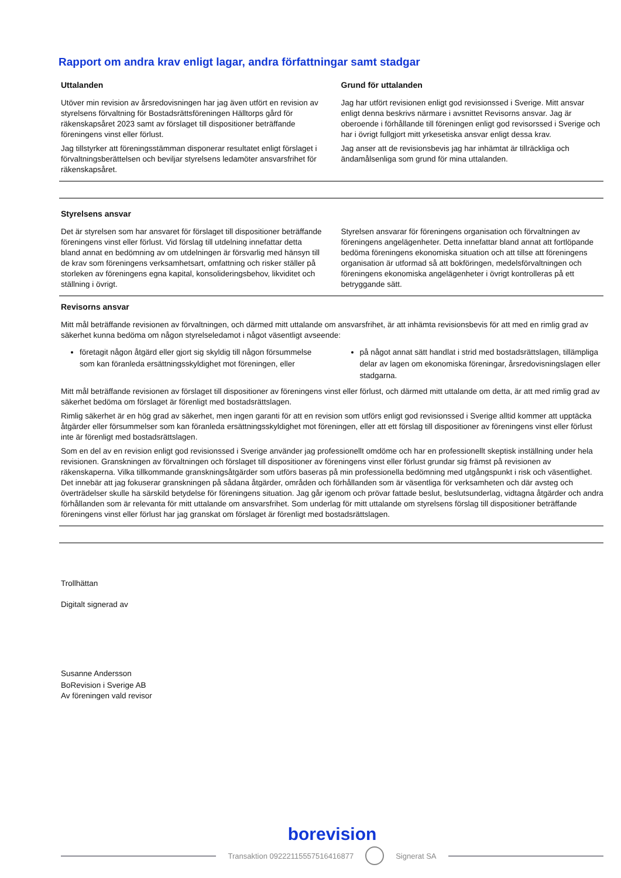Rapport om andra krav enligt lagar, andra författningar samt stadgar
Uttalanden
Utöver min revision av årsredovisningen har jag även utfört en revision av styrelsens förvaltning för Bostadsrättsföreningen Hälltorps gård för räkenskapsåret 2023 samt av förslaget till dispositioner beträffande föreningens vinst eller förlust.
Jag tillstyrker att föreningsstämman disponerar resultatet enligt förslaget i förvaltningsberättelsen och beviljar styrelsens ledamöter ansvarsfrihet för räkenskapsåret.
Grund för uttalanden
Jag har utfört revisionen enligt god revisionssed i Sverige. Mitt ansvar enligt denna beskrivs närmare i avsnittet Revisorns ansvar. Jag är oberoende i förhållande till föreningen enligt god revisorssed i Sverige och har i övrigt fullgjort mitt yrkesetiska ansvar enligt dessa krav.
Jag anser att de revisionsbevis jag har inhämtat är tillräckliga och ändamålsenliga som grund för mina uttalanden.
Styrelsens ansvar
Det är styrelsen som har ansvaret för förslaget till dispositioner beträffande föreningens vinst eller förlust. Vid förslag till utdelning innefattar detta bland annat en bedömning av om utdelningen är försvarlig med hänsyn till de krav som föreningens verksamhetsart, omfattning och risker ställer på storleken av föreningens egna kapital, konsolideringsbehov, likviditet och ställning i övrigt.
Styrelsen ansvarar för föreningens organisation och förvaltningen av föreningens angelägenheter. Detta innefattar bland annat att fortlöpande bedöma föreningens ekonomiska situation och att tillse att föreningens organisation är utformad så att bokföringen, medelsförvaltningen och föreningens ekonomiska angelägenheter i övrigt kontrolleras på ett betryggande sätt.
Revisorns ansvar
Mitt mål beträffande revisionen av förvaltningen, och därmed mitt uttalande om ansvarsfrihet, är att inhämta revisionsbevis för att med en rimlig grad av säkerhet kunna bedöma om någon styrelseledamot i något väsentligt avseende:
företagit någon åtgärd eller gjort sig skyldig till någon försummelse som kan föranleda ersättningsskyldighet mot föreningen, eller
på något annat sätt handlat i strid med bostadsrättslagen, tillämpliga delar av lagen om ekonomiska föreningar, årsredovisningslagen eller stadgarna.
Mitt mål beträffande revisionen av förslaget till dispositioner av föreningens vinst eller förlust, och därmed mitt uttalande om detta, är att med rimlig grad av säkerhet bedöma om förslaget är förenligt med bostadsrättslagen.
Rimlig säkerhet är en hög grad av säkerhet, men ingen garanti för att en revision som utförs enligt god revisionssed i Sverige alltid kommer att upptäcka åtgärder eller försummelser som kan föranleda ersättningsskyldighet mot föreningen, eller att ett förslag till dispositioner av föreningens vinst eller förlust inte är förenligt med bostadsrättslagen.
Som en del av en revision enligt god revisionssed i Sverige använder jag professionellt omdöme och har en professionellt skeptisk inställning under hela revisionen. Granskningen av förvaltningen och förslaget till dispositioner av föreningens vinst eller förlust grundar sig främst på revisionen av räkenskaperna. Vilka tillkommande granskningsåtgärder som utförs baseras på min professionella bedömning med utgångspunkt i risk och väsentlighet. Det innebär att jag fokuserar granskningen på sådana åtgärder, områden och förhållanden som är väsentliga för verksamheten och där avsteg och överträdelser skulle ha särskild betydelse för föreningens situation. Jag går igenom och prövar fattade beslut, beslutsunderlag, vidtagna åtgärder och andra förhållanden som är relevanta för mitt uttalande om ansvarsfrihet. Som underlag för mitt uttalande om styrelsens förslag till dispositioner beträffande föreningens vinst eller förlust har jag granskat om förslaget är förenligt med bostadsrättslagen.
Trollhättan
Digitalt signerad av
Susanne Andersson
BoRevision i Sverige AB
Av föreningen vald revisor
borevision
Transaktion 09222115557516416877 Signerat SA